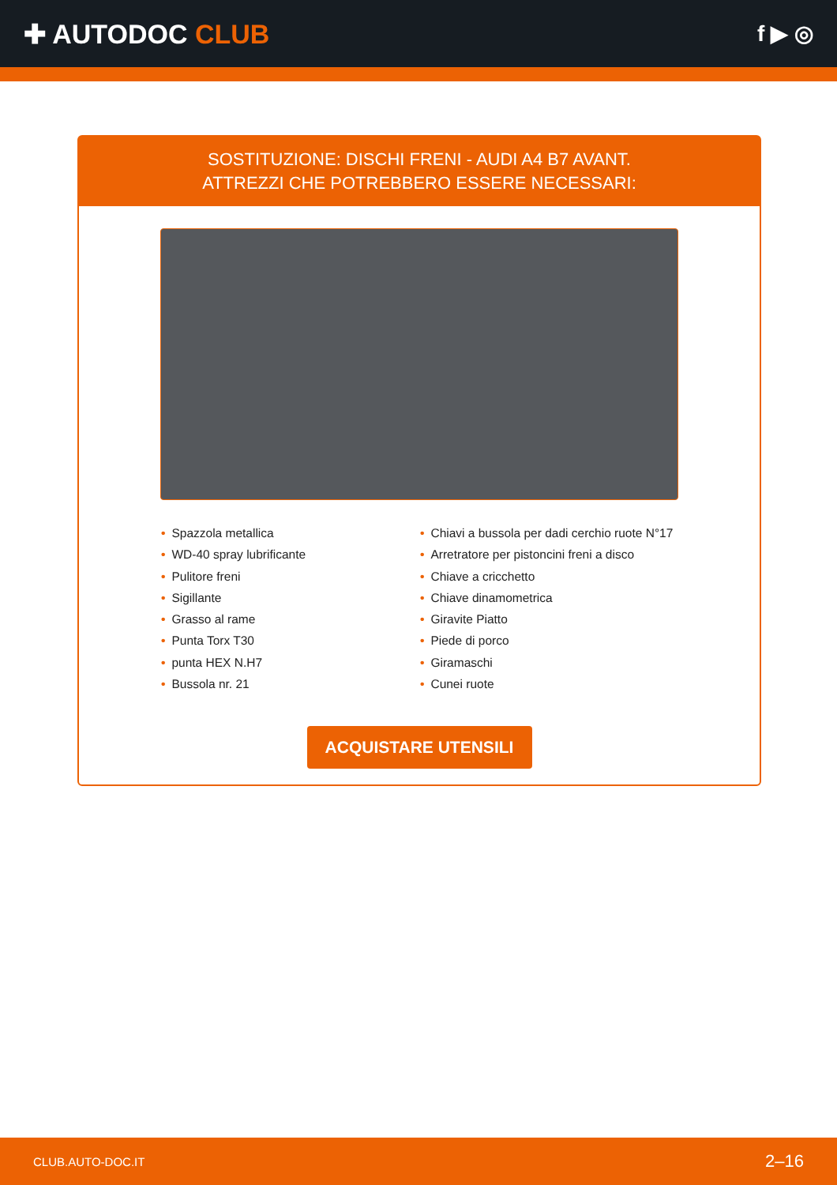✚ AUTODOC CLUB
f ▶ ◎
SOSTITUZIONE: DISCHI FRENI - AUDI A4 B7 AVANT.
ATTREZZI CHE POTREBBERO ESSERE NECESSARI:
• Spazzola metallica
• WD-40 spray lubrificante
• Pulitore freni
• Sigillante
• Grasso al rame
• Punta Torx T30
• punta HEX N.H7
• Bussola nr. 21
• Chiavi a bussola per dadi cerchio ruote N°17
• Arretratore per pistoncini freni a disco
• Chiave a cricchetto
• Chiave dinamometrica
• Giravite Piatto
• Piede di porco
• Giramaschi
• Cunei ruote
ACQUISTARE UTENSILI
CLUB.AUTO-DOC.IT 2–16